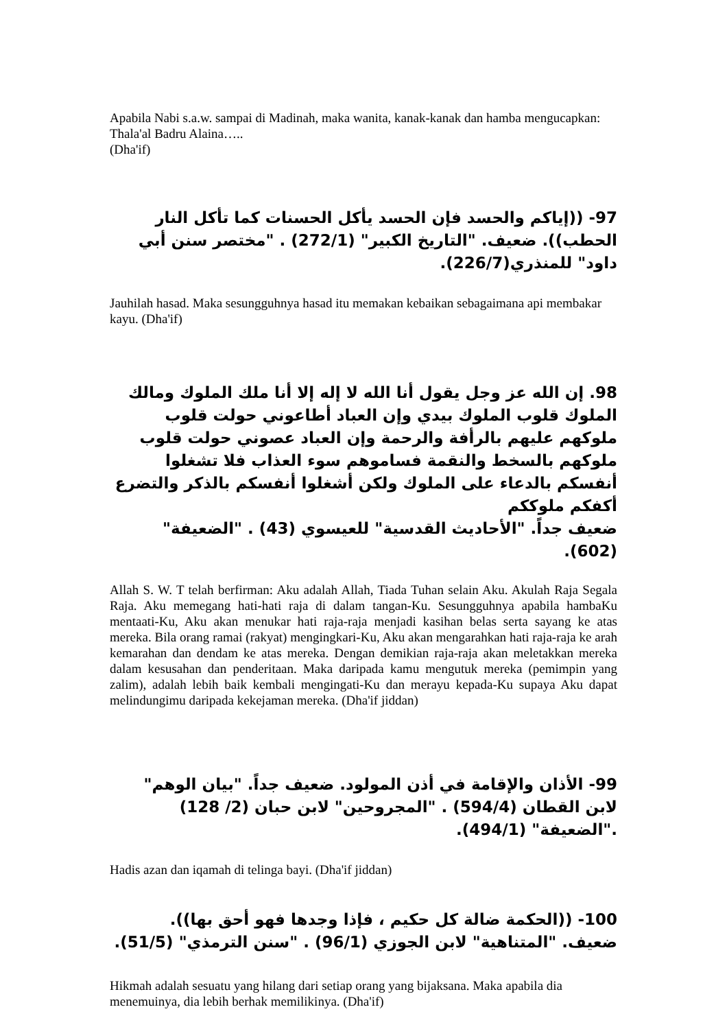Apabila Nabi s.a.w. sampai di Madinah, maka wanita, kanak-kanak dan hamba mengucapkan: Thala'al Badru Alaina…..
(Dha'if)
97- ((إياكم والحسد فإن الحسد يأكل الحسنات كما تأكل النار الحطب)). ضعيف. "التاريخ الكبير" (272/1) . "مختصر سنن أبي داود" للمنذري(226/7).
Jauhilah hasad. Maka sesungguhnya hasad itu memakan kebaikan sebagaimana api membakar kayu. (Dha'if)
98. إن الله عز وجل يقول أنا الله لا إله إلا أنا ملك الملوك ومالك الملوك قلوب الملوك بيدي وإن العباد أطاعوني حولت قلوب ملوكهم عليهم بالرأفة والرحمة وإن العباد عصوني حولت قلوب ملوكهم بالسخط والنقمة فساموهم سوء العذاب فلا تشغلوا أنفسكم بالدعاء على الملوك ولكن أشغلوا أنفسكم بالذكر والتضرع أكفكم ملوككم
ضعيف جداً. "الأحاديث القدسية" للعيسوي (43) . "الضعيفة" (602).
Allah S. W. T telah berfirman: Aku adalah Allah, Tiada Tuhan selain Aku. Akulah Raja Segala Raja. Aku memegang hati-hati raja di dalam tangan-Ku. Sesungguhnya apabila hambaKu mentaati-Ku, Aku akan menukar hati raja-raja menjadi kasihan belas serta sayang ke atas mereka. Bila orang ramai (rakyat) mengingkari-Ku, Aku akan mengarahkan hati raja-raja ke arah kemarahan dan dendam ke atas mereka. Dengan demikian raja-raja akan meletakkan mereka dalam kesusahan dan penderitaan. Maka daripada kamu mengutuk mereka (pemimpin yang zalim), adalah lebih baik kembali mengingati-Ku dan merayu kepada-Ku supaya Aku dapat melindungimu daripada kekejaman mereka. (Dha'if jiddan)
99- الأذان والإقامة في أذن المولود. ضعيف جداً. "بيان الوهم" لابن القطان (594/4) . "المجروحين" لابن حبان (2/ 128) ."الضعيفة" (494/1).
Hadis azan dan iqamah di telinga bayi. (Dha'if jiddan)
100- ((الحكمة ضالة كل حكيم ، فإذا وجدها فهو أحق بها)). ضعيف. "المتناهية" لابن الجوزي (96/1) . "سنن الترمذي" (51/5).
Hikmah adalah sesuatu yang hilang dari setiap orang yang bijaksana. Maka apabila dia menemuinya, dia lebih berhak memilikinya. (Dha'if)